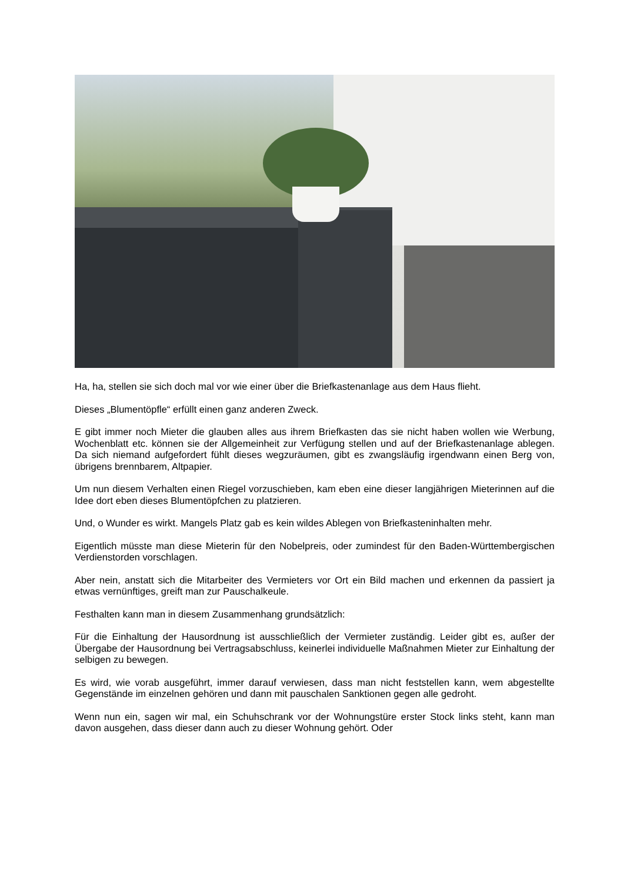Ha, ha, stellen sie sich doch mal vor wie einer über die Briefkastenanlage aus dem Haus flieht.
Dieses „Blumentöpfle“ erfüllt einen ganz anderen Zweck.
E gibt immer noch Mieter die glauben alles aus ihrem Briefkasten das sie nicht haben wollen wie Werbung, Wochenblatt etc. können sie der Allgemeinheit zur Verfügung stellen und auf der Briefkastenanlage ablegen. Da sich niemand aufgefordert fühlt dieses wegzuräumen, gibt es zwangsläufig irgendwann einen Berg von, übrigens brennbarem, Altpapier.
Um nun diesem Verhalten einen Riegel vorzuschieben, kam eben eine dieser langjährigen Mieterinnen auf die Idee dort eben dieses Blumentöpfchen zu platzieren.
Und, o Wunder es wirkt. Mangels Platz gab es kein wildes Ablegen von Briefkasteninhalten mehr.
Eigentlich müsste man diese Mieterin für den Nobelpreis, oder zumindest für den Baden-Württembergischen Verdienstorden vorschlagen.
Aber nein, anstatt sich die Mitarbeiter des Vermieters vor Ort ein Bild machen und erkennen da passiert ja etwas vernünftiges, greift man zur Pauschalkeule.
Festhalten kann man in diesem Zusammenhang grundsätzlich:
Für die Einhaltung der Hausordnung ist ausschließlich der Vermieter zuständig. Leider gibt es, außer der Übergabe der Hausordnung bei Vertragsabschluss, keinerlei individuelle Maßnahmen Mieter zur Einhaltung der selbigen zu bewegen.
Es wird, wie vorab ausgeführt, immer darauf verwiesen, dass man nicht feststellen kann, wem abgestellte Gegenstände im einzelnen gehören und dann mit pauschalen Sanktionen gegen alle gedroht.
Wenn nun ein, sagen wir mal, ein Schuhschrank vor der Wohnungstüre erster Stock links steht, kann man davon ausgehen, dass dieser dann auch zu dieser Wohnung gehört. Oder